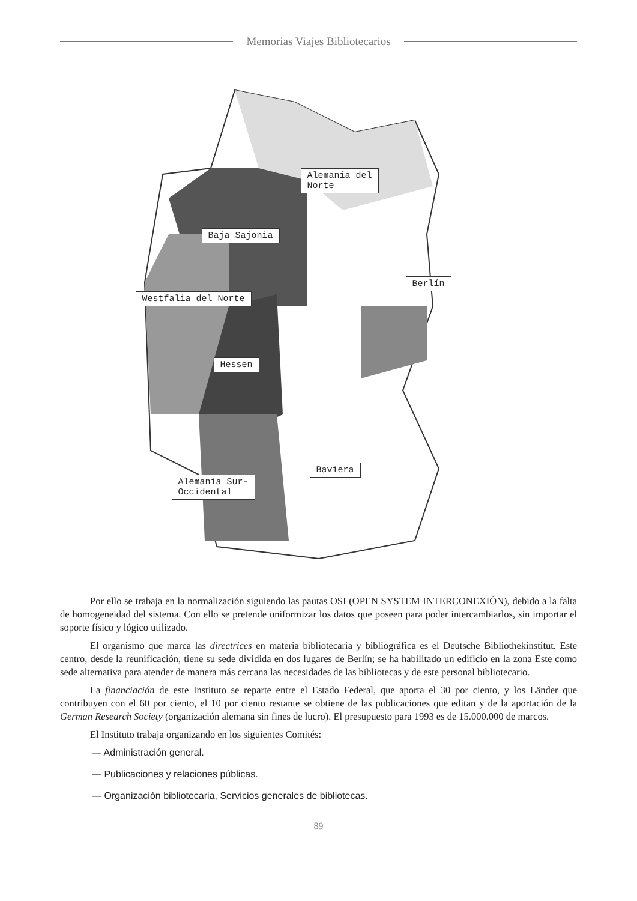Memorias Viajes Bibliotecarios
Alemania del
Norte
Baja Sajonia
Berlín
Westfalia del Norte
Hessen
Baviera
Alemania Sur-
Occidental
Por ello se trabaja en la normalización siguiendo las pautas OSI (OPEN SYSTEM INTERCONEXIÓN), debido a la falta de homogeneidad del sistema. Con ello se pretende uniformizar los datos que poseen para poder intercambiarlos, sin importar el soporte físico y lógico utilizado.
El organismo que marca las directrices en materia bibliotecaria y bibliográfica es el Deutsche Bibliothekinstitut. Este centro, desde la reunificación, tiene su sede dividida en dos lugares de Berlín; se ha habilitado un edificio en la zona Este como sede alternativa para atender de manera más cercana las necesidades de las bibliotecas y de este personal bibliotecario.
La financiación de este Instituto se reparte entre el Estado Federal, que aporta el 30 por ciento, y los Länder que contribuyen con el 60 por ciento, el 10 por ciento restante se obtiene de las publicaciones que editan y de la aportación de la German Research Society (organización alemana sin fines de lucro). El presupuesto para 1993 es de 15.000.000 de marcos.
El Instituto trabaja organizando en los siguientes Comités:
— Administración general.
— Publicaciones y relaciones públicas.
— Organización bibliotecaria, Servicios generales de bibliotecas.
89